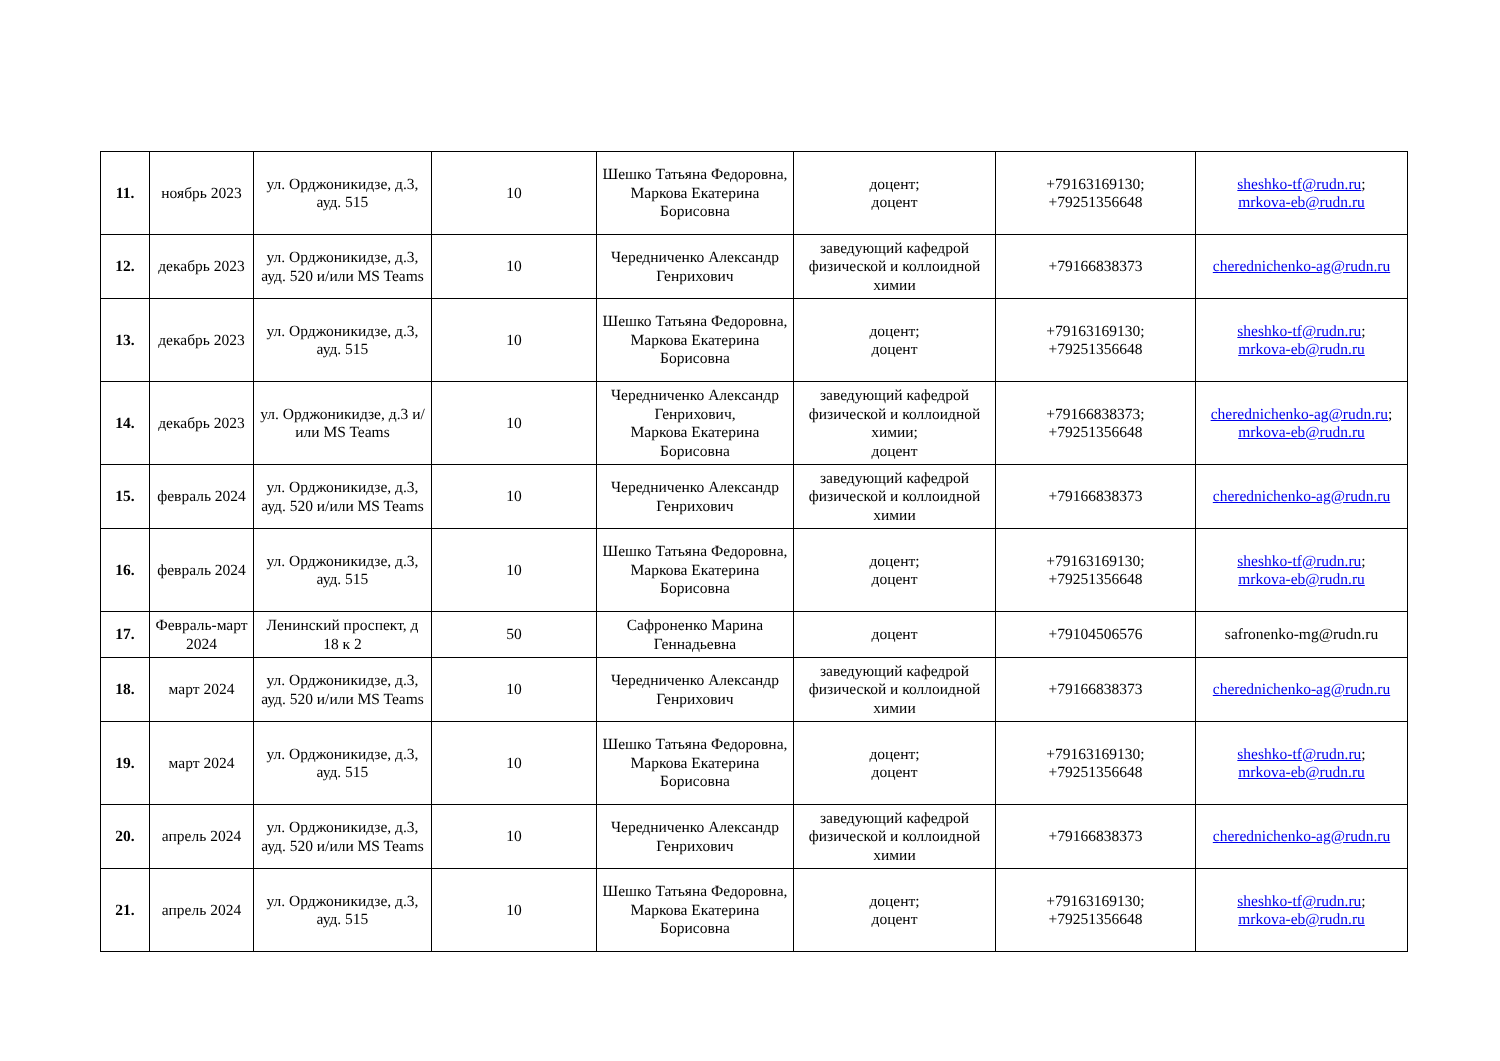| 11. | ноябрь 2023 | ул. Орджоникидзе, д.3, ауд. 515 | 10 | Шешко Татьяна Федоровна, Маркова Екатерина Борисовна | доцент; доцент | +79163169130; +79251356648 | sheshko-tf@rudn.ru ; mrkova-eb@rudn.ru |
| 12. | декабрь 2023 | ул. Орджоникидзе, д.3, ауд. 520 и/или MS Teams | 10 | Чередниченко Александр Генрихович | заведующий кафедрой физической и коллоидной химии | +79166838373 | cherednichenko-ag@rudn.ru |
| 13. | декабрь 2023 | ул. Орджоникидзе, д.3, ауд. 515 | 10 | Шешко Татьяна Федоровна, Маркова Екатерина Борисовна | доцент; доцент | +79163169130; +79251356648 | sheshko-tf@rudn.ru ; mrkova-eb@rudn.ru |
| 14. | декабрь 2023 | ул. Орджоникидзе, д.3 и/или MS Teams | 10 | Чередниченко Александр Генрихович, Маркова Екатерина Борисовна | заведующий кафедрой физической и коллоидной химии; доцент | +79166838373; +79251356648 | cherednichenko-ag@rudn.ru ; mrkova-eb@rudn.ru |
| 15. | февраль 2024 | ул. Орджоникидзе, д.3, ауд. 520 и/или MS Teams | 10 | Чередниченко Александр Генрихович | заведующий кафедрой физической и коллоидной химии | +79166838373 | cherednichenko-ag@rudn.ru |
| 16. | февраль 2024 | ул. Орджоникидзе, д.3, ауд. 515 | 10 | Шешко Татьяна Федоровна, Маркова Екатерина Борисовна | доцент; доцент | +79163169130; +79251356648 | sheshko-tf@rudn.ru ; mrkova-eb@rudn.ru |
| 17. | Февраль-март 2024 | Ленинский проспект, д 18 к 2 | 50 | Сафроненко Марина Геннадьевна | доцент | +79104506576 | safronenko-mg@rudn.ru |
| 18. | март 2024 | ул. Орджоникидзе, д.3, ауд. 520 и/или MS Teams | 10 | Чередниченко Александр Генрихович | заведующий кафедрой физической и коллоидной химии | +79166838373 | cherednichenko-ag@rudn.ru |
| 19. | март 2024 | ул. Орджоникидзе, д.3, ауд. 515 | 10 | Шешко Татьяна Федоровна, Маркова Екатерина Борисовна | доцент; доцент | +79163169130; +79251356648 | sheshko-tf@rudn.ru ; mrkova-eb@rudn.ru |
| 20. | апрель 2024 | ул. Орджоникидзе, д.3, ауд. 520 и/или MS Teams | 10 | Чередниченко Александр Генрихович | заведующий кафедрой физической и коллоидной химии | +79166838373 | cherednichenko-ag@rudn.ru |
| 21. | апрель 2024 | ул. Орджоникидзе, д.3, ауд. 515 | 10 | Шешко Татьяна Федоровна, Маркова Екатерина Борисовна | доцент; доцент | +79163169130; +79251356648 | sheshko-tf@rudn.ru ; mrkova-eb@rudn.ru |